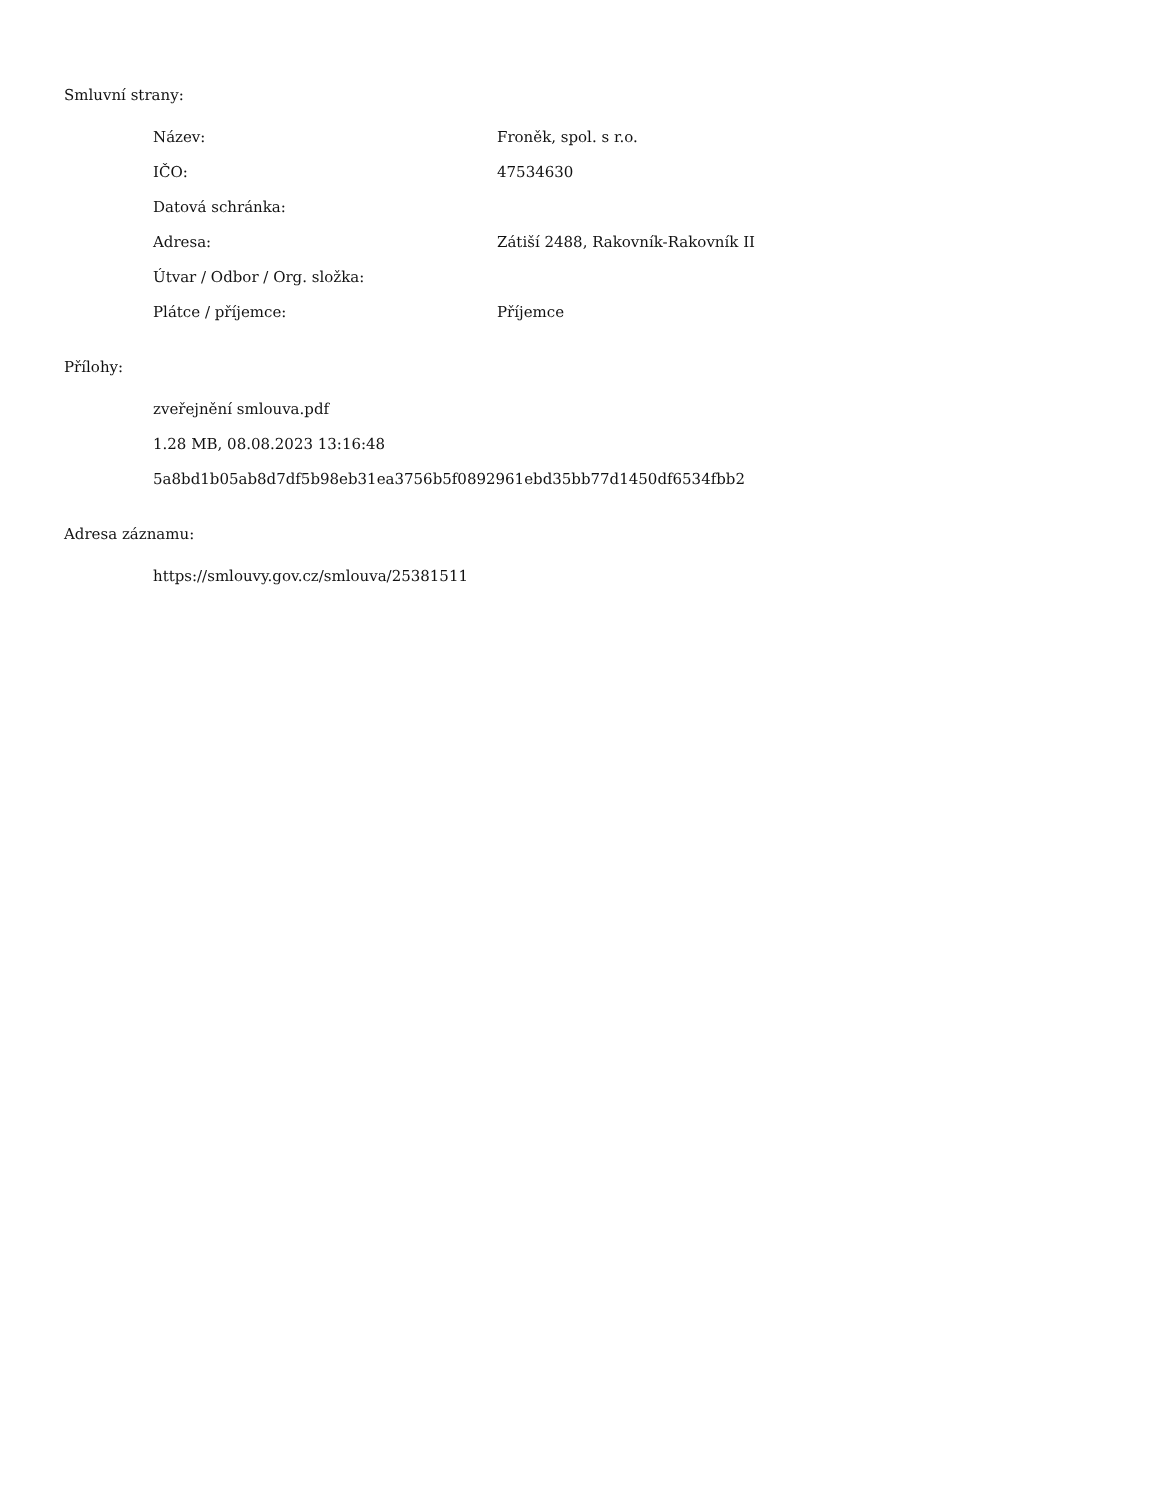Smluvní strany:
| Název: | Froněk, spol. s r.o. |
| IČO: | 47534630 |
| Datová schránka: | |
| Adresa: | Zátiší 2488, Rakovník-Rakovník II |
| Útvar / Odbor / Org. složka: | |
| Plátce / příjemce: | Příjemce |
Přílohy:
zveřejnění smlouva.pdf
1.28 MB, 08.08.2023 13:16:48
5a8bd1b05ab8d7df5b98eb31ea3756b5f0892961ebd35bb77d1450df6534fbb2
Adresa záznamu:
https://smlouvy.gov.cz/smlouva/25381511